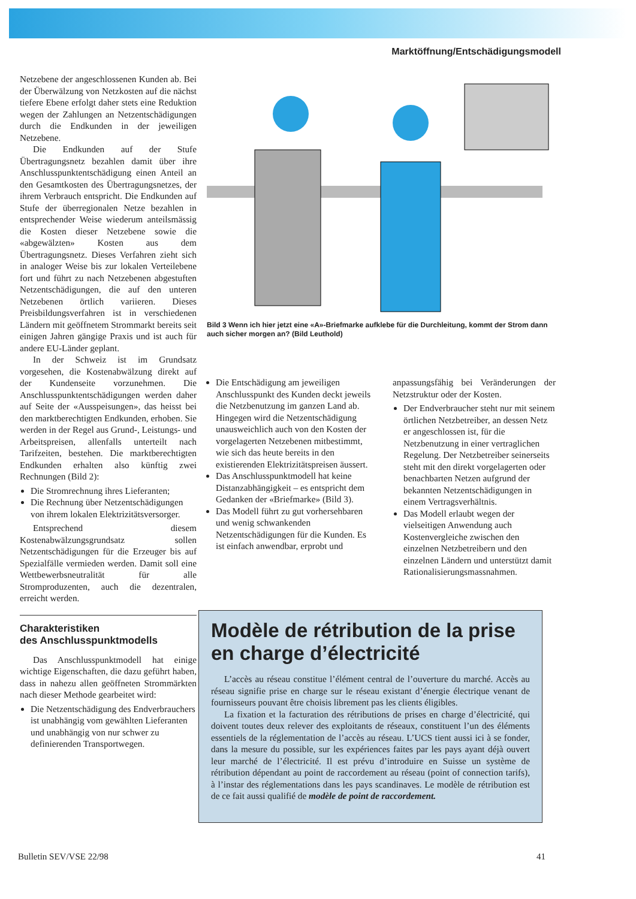Marktöffnung/Entschädigungsmodell
Netzebene der angeschlossenen Kunden ab. Bei der Überwälzung von Netzkosten auf die nächst tiefere Ebene erfolgt daher stets eine Reduktion wegen der Zahlungen an Netzentschädigungen durch die Endkunden in der jeweiligen Netzebene.
Die Endkunden auf der Stufe Übertragungsnetz bezahlen damit über ihre Anschlusspunktentschädigung einen Anteil an den Gesamtkosten des Übertragungsnetzes, der ihrem Verbrauch entspricht. Die Endkunden auf Stufe der überregionalen Netze bezahlen in entsprechender Weise wiederum anteilsmässig die Kosten dieser Netzebene sowie die «abgewälzten» Kosten aus dem Übertragungsnetz. Dieses Verfahren zieht sich in analoger Weise bis zur lokalen Verteilebene fort und führt zu nach Netzebenen abgestuften Netzentschädigungen, die auf den unteren Netzebenen örtlich variieren. Dieses Preisbildungsverfahren ist in verschiedenen Ländern mit geöffnetem Strommarkt bereits seit einigen Jahren gängige Praxis und ist auch für andere EU-Länder geplant.
In der Schweiz ist im Grundsatz vorgesehen, die Kostenabwälzung direkt auf der Kundenseite vorzunehmen. Die Anschlusspunktentschädigungen werden daher auf Seite der «Ausspeisungen», das heisst bei den marktberechtigten Endkunden, erhoben. Sie werden in der Regel aus Grund-, Leistungs- und Arbeitspreisen, allenfalls unterteilt nach Tarifzeiten, bestehen. Die marktberechtigten Endkunden erhalten also künftig zwei Rechnungen (Bild 2):
Die Stromrechnung ihres Lieferanten;
Die Rechnung über Netzentschädigungen von ihrem lokalen Elektrizitätsversorger.
Entsprechend diesem Kostenabwälzungsgrundsatz sollen Netzentschädigungen für die Erzeuger bis auf Spezialfälle vermieden werden. Damit soll eine Wettbewerbsneutralität für alle Stromproduzenten, auch die dezentralen, erreicht werden.
Charakteristiken
des Anschlusspunktmodells
Das Anschlusspunktmodell hat einige wichtige Eigenschaften, die dazu geführt haben, dass in nahezu allen geöffneten Strommärkten nach dieser Methode gearbeitet wird:
Die Netzentschädigung des Endverbrauchers ist unabhängig vom gewählten Lieferanten und unabhängig von nur schwer zu definierenden Transportwegen.
Bild 3 Wenn ich hier jetzt eine «A»-Briefmarke aufklebe für die Durchleitung, kommt der Strom dann auch sicher morgen an? (Bild Leuthold)
Die Entschädigung am jeweiligen Anschlusspunkt des Kunden deckt jeweils die Netzbenutzung im ganzen Land ab. Hingegen wird die Netzentschädigung unausweichlich auch von den Kosten der vorgelagerten Netzebenen mitbestimmt, wie sich das heute bereits in den existierenden Elektrizitätspreisen äussert.
Das Anschlusspunktmodell hat keine Distanzabhängigkeit – es entspricht dem Gedanken der «Briefmarke» (Bild 3).
Das Modell führt zu gut vorhersehbaren und wenig schwankenden Netzentschädigungen für die Kunden. Es ist einfach anwendbar, erprobt und
anpassungsfähig bei Veränderungen der Netzstruktur oder der Kosten.
Der Endverbraucher steht nur mit seinem örtlichen Netzbetreiber, an dessen Netz er angeschlossen ist, für die Netzbenutzung in einer vertraglichen Regelung. Der Netzbetreiber seinerseits steht mit den direkt vorgelagerten oder benachbarten Netzen aufgrund der bekannten Netzentschädigungen in einem Vertragsverhältnis.
Das Modell erlaubt wegen der vielseitigen Anwendung auch Kostenvergleiche zwischen den einzelnen Netzbetreibern und den einzelnen Ländern und unterstützt damit Rationalisierungsmassnahmen.
Modèle de rétribution de la prise en charge d’électricité
L’accès au réseau constitue l’élément central de l’ouverture du marché. Accès au réseau signifie prise en charge sur le réseau existant d’énergie électrique venant de fournisseurs pouvant être choisis librement pas les clients éligibles.
La fixation et la facturation des rétributions de prises en charge d’électricité, qui doivent toutes deux relever des exploitants de réseaux, constituent l’un des éléments essentiels de la réglementation de l’accès au réseau. L’UCS tient aussi ici à se fonder, dans la mesure du possible, sur les expériences faites par les pays ayant déjà ouvert leur marché de l’électricité. Il est prévu d’introduire en Suisse un système de rétribution dépendant au point de raccordement au réseau (point of connection tarifs), à l’instar des réglementations dans les pays scandinaves. Le modèle de rétribution est de ce fait aussi qualifié de modèle de point de raccordement.
Bulletin SEV/VSE 22/98 41